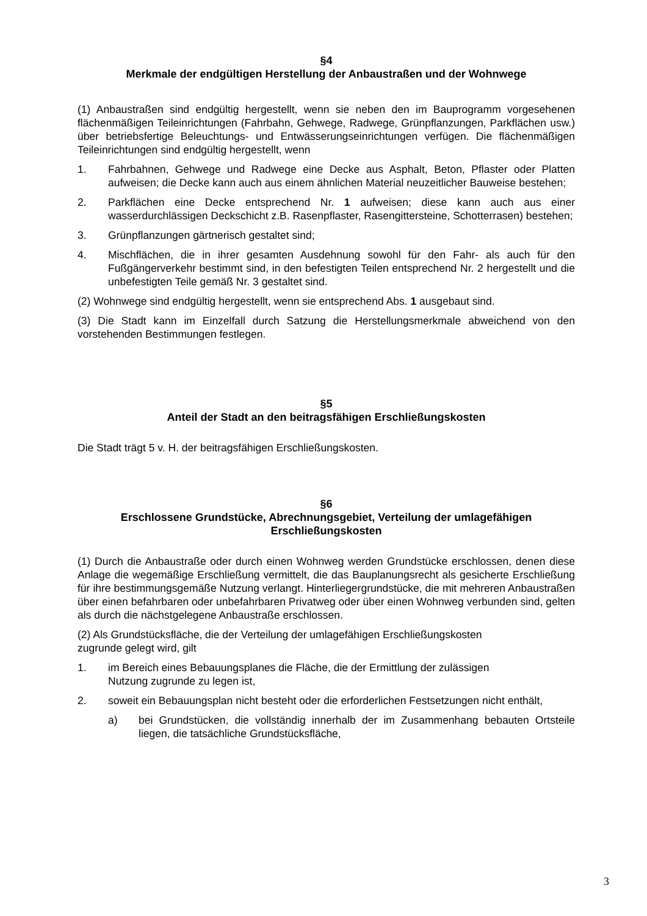§4
Merkmale der endgültigen Herstellung der Anbaustraßen und der Wohnwege
(1) Anbaustraßen sind endgültig hergestellt, wenn sie neben den im Bauprogramm vorgesehenen flächenmäßigen Teileinrichtungen (Fahrbahn, Gehwege, Radwege, Grünpflanzungen, Parkflächen usw.) über betriebsfertige Beleuchtungs- und Entwässerungseinrichtungen verfügen. Die flächenmäßigen Teileinrichtungen sind endgültig hergestellt, wenn
1. Fahrbahnen, Gehwege und Radwege eine Decke aus Asphalt, Beton, Pflaster oder Platten aufweisen; die Decke kann auch aus einem ähnlichen Material neuzeitlicher Bauweise bestehen;
2. Parkflächen eine Decke entsprechend Nr. 1 aufweisen; diese kann auch aus einer wasserdurchlässigen Deckschicht z.B. Rasenpflaster, Rasengittersteine, Schotterrasen) bestehen;
3. Grünpflanzungen gärtnerisch gestaltet sind;
4. Mischflächen, die in ihrer gesamten Ausdehnung sowohl für den Fahr- als auch für den Fußgängerverkehr bestimmt sind, in den befestigten Teilen entsprechend Nr. 2 hergestellt und die unbefestigten Teile gemäß Nr. 3 gestaltet sind.
(2) Wohnwege sind endgültig hergestellt, wenn sie entsprechend Abs. 1 ausgebaut sind.
(3) Die Stadt kann im Einzelfall durch Satzung die Herstellungsmerkmale abweichend von den vorstehenden Bestimmungen festlegen.
§5
Anteil der Stadt an den beitragsfähigen Erschließungskosten
Die Stadt trägt 5 v. H. der beitragsfähigen Erschließungskosten.
§6
Erschlossene Grundstücke, Abrechnungsgebiet, Verteilung der umlagefähigen Erschließungskosten
(1) Durch die Anbaustraße oder durch einen Wohnweg werden Grundstücke erschlossen, denen diese Anlage die wegemäßige Erschließung vermittelt, die das Bauplanungsrecht als gesicherte Erschließung für ihre bestimmungsgemäße Nutzung verlangt. Hinterliegergrundstücke, die mit mehreren Anbaustraßen über einen befahrbaren oder unbefahrbaren Privatweg oder über einen Wohnweg verbunden sind, gelten als durch die nächstgelegene Anbaustraße erschlossen.
(2) Als Grundstücksfläche, die der Verteilung der umlagefähigen Erschließungskosten
zugrunde gelegt wird, gilt
1. im Bereich eines Bebauungsplanes die Fläche, die der Ermittlung der zulässigen
Nutzung zugrunde zu legen ist,
2. soweit ein Bebauungsplan nicht besteht oder die erforderlichen Festsetzungen nicht enthält,
a) bei Grundstücken, die vollständig innerhalb der im Zusammenhang bebauten Ortsteile liegen, die tatsächliche Grundstücksfläche,
3